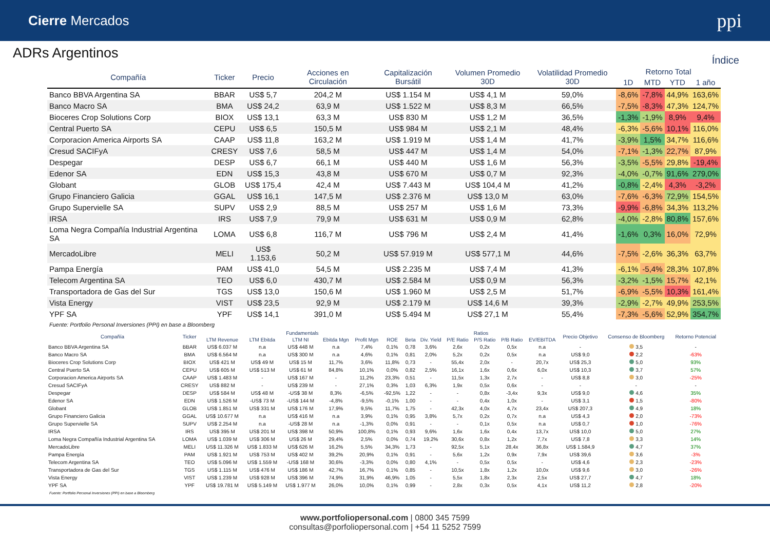Cierre Mercados ppi
ADRs Argentinos
Índice
| Compañía | Ticker | Precio | Acciones en Circulación | Capitalización Bursátil | Volumen Promedio 30D | Volatilidad Promedio 30D | Retorno Total | | | |
| --- | --- | --- | --- | --- | --- | --- | --- | --- | --- | --- |
| | | | | | | | 1D | MTD | YTD | 1 año |
| Banco BBVA Argentina SA | BBAR | US$ 5,7 | 204,2 M | US$ 1.154 M | US$ 4,1 M | 59,0% | -8,6% | -7,8% | 44,9% | 163,6% |
| Banco Macro SA | BMA | US$ 24,2 | 63,9 M | US$ 1.522 M | US$ 8,3 M | 66,5% | -7,5% | -8,3% | 47,3% | 124,7% |
| Bioceres Crop Solutions Corp | BIOX | US$ 13,1 | 63,3 M | US$ 830 M | US$ 1,2 M | 36,5% | -1,3% | -1,9% | 8,9% | 9,4% |
| Central Puerto SA | CEPU | US$ 6,5 | 150,5 M | US$ 984 M | US$ 2,1 M | 48,4% | -6,3% | -5,6% | 10,1% | 116,0% |
| Corporacion America Airports SA | CAAP | US$ 11,8 | 163,2 M | US$ 1.919 M | US$ 1,4 M | 41,7% | -3,9% | 1,5% | 34,7% | 116,6% |
| Cresud SACIFyA | CRESY | US$ 7,6 | 58,5 M | US$ 447 M | US$ 1,4 M | 54,0% | -7,1% | -1,3% | 22,7% | 87,9% |
| Despegar | DESP | US$ 6,7 | 66,1 M | US$ 440 M | US$ 1,6 M | 56,3% | -3,5% | -5,5% | 29,8% | -19,4% |
| Edenor SA | EDN | US$ 15,3 | 43,8 M | US$ 670 M | US$ 0,7 M | 92,3% | -4,0% | -0,7% | 91,6% | 279,0% |
| Globant | GLOB | US$ 175,4 | 42,4 M | US$ 7.443 M | US$ 104,4 M | 41,2% | -0,8% | -2,4% | 4,3% | -3,2% |
| Grupo Financiero Galicia | GGAL | US$ 16,1 | 147,5 M | US$ 2.376 M | US$ 13,0 M | 63,0% | -7,6% | -6,3% | 72,9% | 154,5% |
| Grupo Supervielle SA | SUPV | US$ 2,9 | 88,5 M | US$ 257 M | US$ 1,6 M | 73,3% | -9,9% | -6,8% | 34,3% | 113,2% |
| IRSA | IRS | US$ 7,9 | 79,9 M | US$ 631 M | US$ 0,9 M | 62,8% | -4,0% | -2,8% | 80,8% | 157,6% |
| Loma Negra Compañía Industrial Argentina SA | LOMA | US$ 6,8 | 116,7 M | US$ 796 M | US$ 2,4 M | 41,4% | -1,6% | 0,3% | 16,0% | 72,9% |
| MercadoLibre | MELI | US$ 1.153,6 | 50,2 M | US$ 57.919 M | US$ 577,1 M | 44,6% | -7,5% | -2,6% | 36,3% | 63,7% |
| Pampa Energía | PAM | US$ 41,0 | 54,5 M | US$ 2.235 M | US$ 7,4 M | 41,3% | -6,1% | -5,4% | 28,3% | 107,8% |
| Telecom Argentina SA | TEO | US$ 6,0 | 430,7 M | US$ 2.584 M | US$ 0,9 M | 56,3% | -3,2% | -1,5% | 15,7% | 42,1% |
| Transportadora de Gas del Sur | TGS | US$ 13,0 | 150,6 M | US$ 1.960 M | US$ 2,5 M | 51,7% | -6,9% | -5,5% | 10,3% | 161,4% |
| Vista Energy | VIST | US$ 23,5 | 92,9 M | US$ 2.179 M | US$ 14,6 M | 39,3% | -2,9% | -2,7% | 49,9% | 253,5% |
| YPF SA | YPF | US$ 14,1 | 391,0 M | US$ 5.494 M | US$ 27,1 M | 55,4% | -7,3% | -5,6% | 52,9% | 354,7% |
Fuente: Portfolio Personal Inversiones (PPI) en base a Bloomberg
| Compañía | Ticker | Fundamentals | | | | | | Ratios | | | | | | Precio Objetivo | Consenso de Bloomberg | Retorno Potencial |
| --- | --- | --- | --- | --- | --- | --- | --- | --- | --- | --- | --- | --- | --- | --- | --- | --- |
| | | LTM Revenue | LTM Ebitda | LTM NI | Ebitda Mgn | Profit Mgn | ROE | Beta | Div. Yield | P/E Ratio | P/S Ratio | P/B Ratio | EV/EBITDA | | | |
| Banco BBVA Argentina SA | BBAR | US$ 6.037 M | n.a | US$ 448 M | n.a | 7,4% | 0,1% | 0,78 | 3,6% | 2,6x | 0,2x | 0,5x | n.a | - | 3,5 | - |
| Banco Macro SA | BMA | US$ 6.564 M | n.a | US$ 300 M | n.a | 4,6% | 0,1% | 0,81 | 2,0% | 5,2x | 0,2x | 0,5x | n.a | US$ 9,0 | 2,2 | -63% |
| Bioceres Crop Solutions Corp | BIOX | US$ 421 M | US$ 49 M | US$ 15 M | 11,7% | 3,6% | 11,8% | 0,73 | - | 55,4x | 2,0x | - | 20,7x | US$ 25,3 | 5,0 | 93% |
| Central Puerto SA | CEPU | US$ 605 M | US$ 513 M | US$ 61 M | 84,8% | 10,1% | 0,0% | 0,82 | 2,5% | 16,1x | 1,6x | 0,6x | 6,0x | US$ 10,3 | 3,7 | 57% |
| Corporacion America Airports SA | CAAP | US$ 1.483 M | - | US$ 167 M | - | 11,2% | 23,3% | 0,51 | - | 11,5x | 1,3x | 2,7x | - | US$ 8,8 | 3,0 | -25% |
| Cresud SACIFyA | CRESY | US$ 882 M | - | US$ 239 M | - | 27,1% | 0,3% | 1,03 | 6,3% | 1,9x | 0,5x | 0,6x | - | - | - | - |
| Despegar | DESP | US$ 584 M | US$ 48 M | -US$ 38 M | 8,3% | -6,5% | -92,5% | 1,22 | - | - | 0,8x | -3,4x | 9,3x | US$ 9,0 | 4,6 | 35% |
| Edenor SA | EDN | US$ 1.526 M | -US$ 73 M | -US$ 144 M | -4,8% | -9,5% | -0,1% | 1,00 | - | - | 0,4x | 1,0x | - | US$ 3,1 | 1,5 | -80% |
| Globant | GLOB | US$ 1.851 M | US$ 331 M | US$ 176 M | 17,9% | 9,5% | 11,7% | 1,75 | - | 42,3x | 4,0x | 4,7x | 23,4x | US$ 207,3 | 4,9 | 18% |
| Grupo Financiero Galicia | GGAL | US$ 10.677 M | n.a | US$ 416 M | n.a | 3,9% | 0,1% | 0,95 | 3,8% | 5,7x | 0,2x | 0,7x | n.a | US$ 4,3 | 2,0 | -73% |
| Grupo Supervielle SA | SUPV | US$ 2.254 M | n.a | -US$ 28 M | n.a | -1,3% | 0,0% | 0,91 | - | - | 0,1x | 0,5x | n.a | US$ 0,7 | 1,0 | -76% |
| IRSA | IRS | US$ 395 M | US$ 201 M | US$ 398 M | 50,9% | 100,8% | 0,1% | 0,93 | 9,6% | 1,6x | 1,6x | 0,4x | 13,7x | US$ 10,0 | 5,0 | 27% |
| Loma Negra Compañía Industrial Argentina SA | LOMA | US$ 1.039 M | US$ 306 M | US$ 26 M | 29,4% | 2,5% | 0,0% | 0,74 | 19,2% | 30,6x | 0,8x | 1,2x | 7,7x | US$ 7,8 | 3,3 | 14% |
| MercadoLibre | MELI | US$ 11.326 M | US$ 1.833 M | US$ 626 M | 16,2% | 5,5% | 34,3% | 1,73 | - | 92,5x | 5,1x | 28,4x | 36,8x | US$ 1.584,9 | 4,7 | 37% |
| Pampa Energía | PAM | US$ 1.921 M | US$ 753 M | US$ 402 M | 39,2% | 20,9% | 0,1% | 0,91 | - | 5,6x | 1,2x | 0,9x | 7,9x | US$ 39,6 | 3,6 | -3% |
| Telecom Argentina SA | TEO | US$ 5.096 M | US$ 1.559 M | -US$ 168 M | 30,6% | -3,3% | 0,0% | 0,80 | 4,1% | - | 0,5x | 0,5x | - | US$ 4,6 | 2,3 | -23% |
| Transportadora de Gas del Sur | TGS | US$ 1.115 M | US$ 476 M | US$ 186 M | 42,7% | 16,7% | 0,1% | 0,85 | - | 10,5x | 1,8x | 1,2x | 10,0x | US$ 9,6 | 3,0 | -26% |
| Vista Energy | VIST | US$ 1.239 M | US$ 928 M | US$ 396 M | 74,9% | 31,9% | 46,9% | 1,05 | - | 5,5x | 1,8x | 2,3x | 2,5x | US$ 27,7 | 4,7 | 18% |
| YPF SA | YPF | US$ 19.781 M | US$ 5.149 M | US$ 1.977 M | 26,0% | 10,0% | 0,1% | 0,99 | - | 2,8x | 0,3x | 0,5x | 4,1x | US$ 11,2 | 2,8 | -20% |
Fuente: Portfolio Personal Inversiones (PPI) en base a Bloomberg
www.portfoliopersonal.com | 0800 345 7599
consultas@porfoliopersonal.com | +54 11 5252 7599